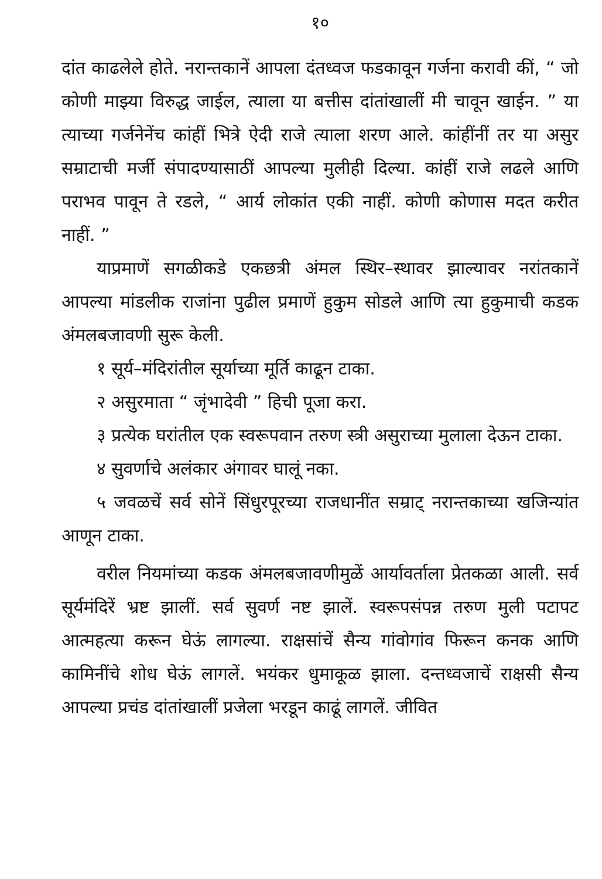१०
दांत काढलेले होते. नरान्तकानें आपला दंतध्वज फडकावून गर्जना करावी कीं, “ जो कोणी माझ्या विरुद्ध जाईल, त्याला या बत्तीस दांतांखालीं मी चावून खाईन. ” या त्याच्या गर्जनेनेंच कांहीं भित्रे ऐदी राजे त्याला शरण आले. कांहींनीं तर या असुर सम्राटाची मर्जी संपादण्यासाठीं आपल्या मुलीही दिल्या. कांहीं राजे लढले आणि पराभव पावून ते रडले, “ आर्य लोकांत एकी नाहीं. कोणी कोणास मदत करीत नाहीं. ”
याप्रमाणें सगळीकडे एकछत्री अंमल स्थिर–स्थावर झाल्यावर नरांतकानें आपल्या मांडलीक राजांना पुढील प्रमाणें हुकुम सोडले आणि त्या हुकुमाची कडक अंमलबजावणी सुरू केली.
१ सूर्य–मंदिरांतील सूर्याच्या मूर्ति काढून टाका.
२ असुरमाता “ जृंभादेवी ” हिची पूजा करा.
३ प्रत्येक घरांतील एक स्वरूपवान तरुण स्त्री असुराच्या मुलाला देऊन टाका.
४ सुवर्णाचे अलंकार अंगावर घालूं नका.
५ जवळचें सर्व सोनें सिंधुरपूरच्या राजधानींत सम्राट् नरान्तकाच्या खजिन्यांत आणून टाका.
वरील नियमांच्या कडक अंमलबजावणीमुळें आर्यावर्ताला प्रेतकळा आली. सर्व सूर्यमंदिरें भ्रष्ट झालीं. सर्व सुवर्ण नष्ट झालें. स्वरूपसंपन्न तरुण मुली पटापट आत्महत्या करून घेऊं लागल्या. राक्षसांचें सैन्य गांवोगांव फिरून कनक आणि कामिनींचे शोध घेऊं लागलें. भयंकर धुमाकूळ झाला. दन्तध्वजाचें राक्षसी सैन्य आपल्या प्रचंड दांतांखालीं प्रजेला भरडून काढूं लागलें. जीवित